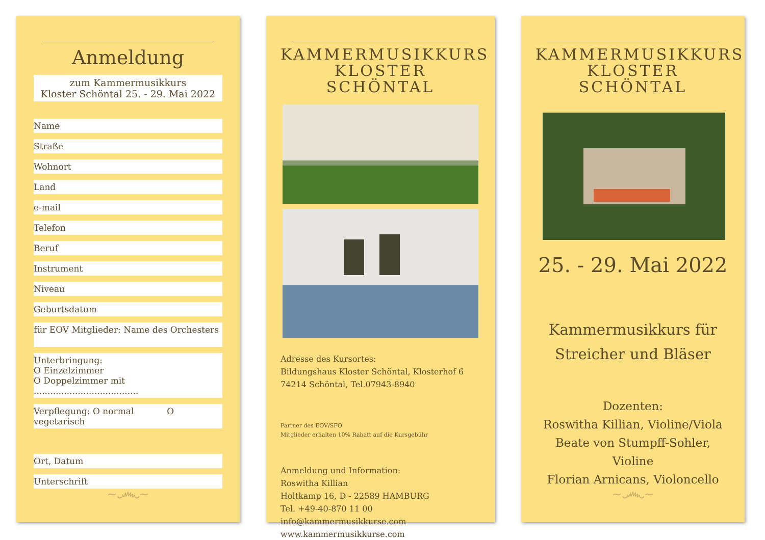Anmeldung
zum Kammermusikkurs
Kloster Schöntal 25. - 29. Mai 2022
Name
Straße
Wohnort
Land
e-mail
Telefon
Beruf
Instrument
Niveau
Geburtsdatum
für EOV Mitglieder: Name des Orchesters
Unterbringung:
O Einzelzimmer
O Doppelzimmer mit ......................................
Verpflegung: O normal O vegetarisch
Ort, Datum
Unterschrift
~෴~
KAMMERMUSIKKURS
KLOSTER SCHÖNTAL
Adresse des Kursortes:
Bildungshaus Kloster Schöntal, Klosterhof 6
74214 Schöntal, Tel.07943-8940
Partner des EOV/SFO
Mitglieder erhalten 10% Rabatt auf die Kursgebühr
Anmeldung und Information:
Roswitha Killian
Holtkamp 16, D - 22589 HAMBURG
Tel. +49-40-870 11 00
info@kammermusikkurse.com
www.kammermusikkurse.com
KAMMERMUSIKKURS
KLOSTER SCHÖNTAL
25. - 29. Mai 2022
Kammermusikkurs für
Streicher und Bläser
Dozenten:
Roswitha Killian, Violine/Viola
Beate von Stumpff-Sohler, Violine
Florian Arnicans, Violoncello
~෴~